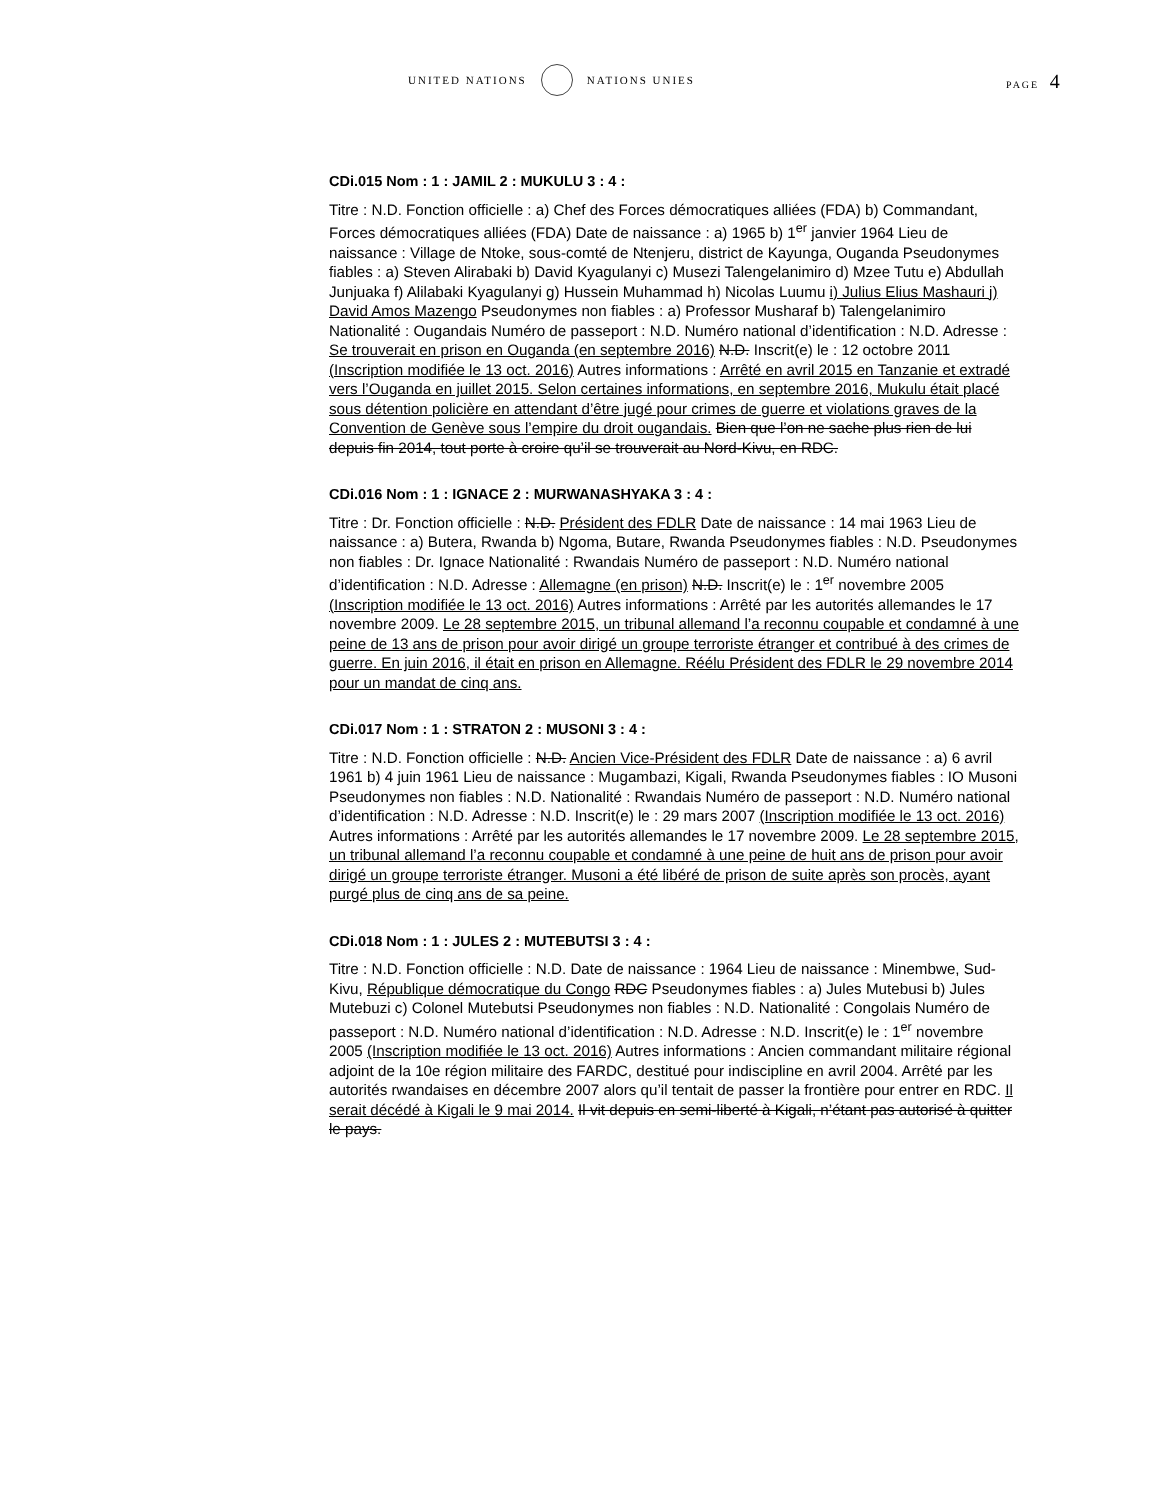UNITED NATIONS NATIONS UNIES PAGE 4
CDi.015 Nom : 1 : JAMIL 2 : MUKULU 3 : 4 :
Titre : N.D. Fonction officielle : a) Chef des Forces démocratiques alliées (FDA) b) Commandant, Forces démocratiques alliées (FDA) Date de naissance : a) 1965 b) 1<sup>er</sup> janvier 1964 Lieu de naissance : Village de Ntoke, sous-comté de Ntenjeru, district de Kayunga, Ouganda Pseudonymes fiables : a) Steven Alirabaki b) David Kyagulanyi c) Musezi Talengelanimiro d) Mzee Tutu e) Abdullah Junjuaka f) Alilabaki Kyagulanyi g) Hussein Muhammad h) Nicolas Luumu i) Julius Elius Mashauri j) David Amos Mazengo Pseudonymes non fiables : a) Professor Musharaf b) Talengelanimiro Nationalité : Ougandais Numéro de passeport : N.D. Numéro national d’identification : N.D. Adresse : Se trouverait en prison en Ouganda (en septembre 2016) N.D. Inscrit(e) le : 12 octobre 2011 (Inscription modifiée le 13 oct. 2016) Autres informations : Arrêté en avril 2015 en Tanzanie et extradé vers l’Ouganda en juillet 2015. Selon certaines informations, en septembre 2016, Mukulu était placé sous détention policière en attendant d’être jugé pour crimes de guerre et violations graves de la Convention de Genève sous l’empire du droit ougandais. Bien que l’on ne sache plus rien de lui depuis fin 2014, tout porte à croire qu’il se trouverait au Nord-Kivu, en RDC.
CDi.016 Nom : 1 : IGNACE 2 : MURWANASHYAKA 3 : 4 :
Titre : Dr. Fonction officielle : N.D. Président des FDLR Date de naissance : 14 mai 1963 Lieu de naissance : a) Butera, Rwanda b) Ngoma, Butare, Rwanda Pseudonymes fiables : N.D. Pseudonymes non fiables : Dr. Ignace Nationalité : Rwandais Numéro de passeport : N.D. Numéro national d’identification : N.D. Adresse : Allemagne (en prison) N.D. Inscrit(e) le : 1<sup>er</sup> novembre 2005 (Inscription modifiée le 13 oct. 2016) Autres informations : Arrêté par les autorités allemandes le 17 novembre 2009. Le 28 septembre 2015, un tribunal allemand l’a reconnu coupable et condamné à une peine de 13 ans de prison pour avoir dirigé un groupe terroriste étranger et contribué à des crimes de guerre. En juin 2016, il était en prison en Allemagne. Réélu Président des FDLR le 29 novembre 2014 pour un mandat de cinq ans.
CDi.017 Nom : 1 : STRATON 2 : MUSONI 3 : 4 :
Titre : N.D. Fonction officielle : N.D. Ancien Vice-Président des FDLR Date de naissance : a) 6 avril 1961 b) 4 juin 1961 Lieu de naissance : Mugambazi, Kigali, Rwanda Pseudonymes fiables : IO Musoni Pseudonymes non fiables : N.D. Nationalité : Rwandais Numéro de passeport : N.D. Numéro national d’identification : N.D. Adresse : N.D. Inscrit(e) le : 29 mars 2007 (Inscription modifiée le 13 oct. 2016) Autres informations : Arrêté par les autorités allemandes le 17 novembre 2009. Le 28 septembre 2015, un tribunal allemand l’a reconnu coupable et condamné à une peine de huit ans de prison pour avoir dirigé un groupe terroriste étranger. Musoni a été libéré de prison de suite après son procès, ayant purgé plus de cinq ans de sa peine.
CDi.018 Nom : 1 : JULES 2 : MUTEBUTSI 3 : 4 :
Titre : N.D. Fonction officielle : N.D. Date de naissance : 1964 Lieu de naissance : Minembwe, Sud-Kivu, République démocratique du Congo RDC Pseudonymes fiables : a) Jules Mutebusi b) Jules Mutebuzi c) Colonel Mutebutsi Pseudonymes non fiables : N.D. Nationalité : Congolais Numéro de passeport : N.D. Numéro national d’identification : N.D. Adresse : N.D. Inscrit(e) le : 1<sup>er</sup> novembre 2005 (Inscription modifiée le 13 oct. 2016) Autres informations : Ancien commandant militaire régional adjoint de la 10e région militaire des FARDC, destitué pour indiscipline en avril 2004. Arrêté par les autorités rwandaises en décembre 2007 alors qu’il tentait de passer la frontière pour entrer en RDC. Il serait décédé à Kigali le 9 mai 2014. Il vit depuis en semi-liberté à Kigali, n’étant pas autorisé à quitter le pays.